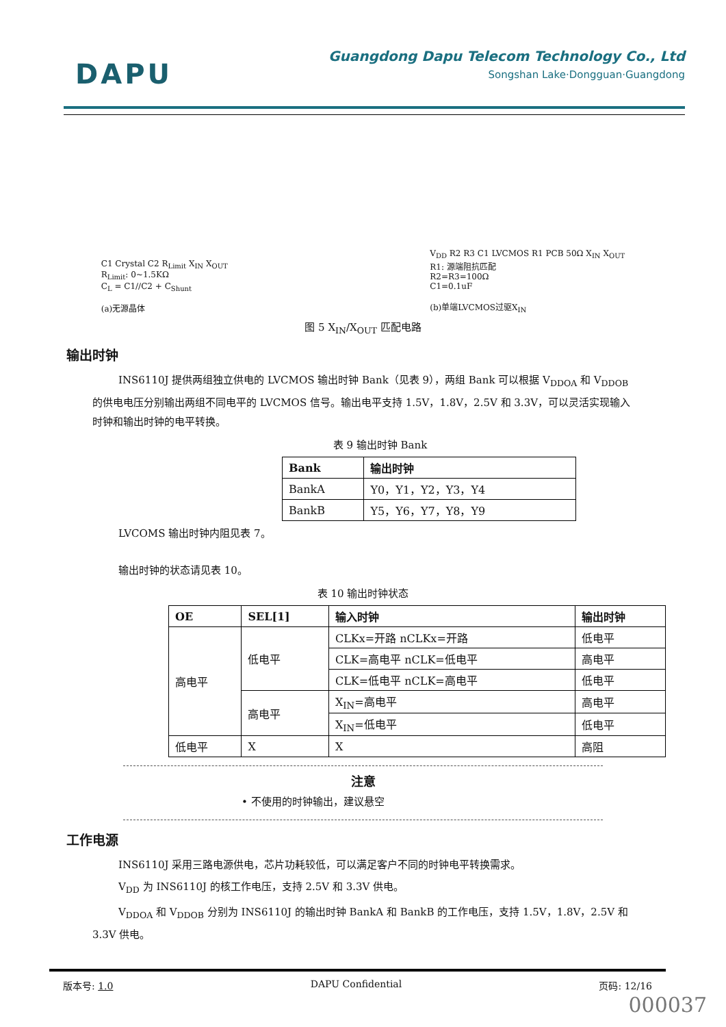DAPU
Guangdong Dapu Telecom Technology Co., Ltd
Songshan Lake·Dongguan·Guangdong
C1 Crystal C2 R<sub>Limit</sub> X<sub>IN</sub> X<sub>OUT</sub>
R<sub>Limit</sub>: 0~1.5KΩ
C<sub>L</sub> = C1//C2 + C<sub>Shunt</sub>
(a)无源晶体
V<sub>DD</sub> R2 R3 C1 LVCMOS R1 PCB 50Ω X<sub>IN</sub> X<sub>OUT</sub>
R1: 源端阻抗匹配
R2=R3=100Ω
C1=0.1uF
(b)单端LVCMOS过驱X<sub>IN</sub>
图 5 X<sub>IN</sub>/X<sub>OUT</sub> 匹配电路
输出时钟
INS6110J 提供两组独立供电的 LVCMOS 输出时钟 Bank（见表 9），两组 Bank 可以根据 V<sub>DDOA</sub> 和 V<sub>DDOB</sub> 的供电电压分别输出两组不同电平的 LVCMOS 信号。输出电平支持 1.5V，1.8V，2.5V 和 3.3V，可以灵活实现输入时钟和输出时钟的电平转换。
表 9 输出时钟 Bank
| Bank | 输出时钟 |
| --- | --- |
| BankA | Y0，Y1，Y2，Y3，Y4 |
| BankB | Y5，Y6，Y7，Y8，Y9 |
LVCOMS 输出时钟内阻见表 7。
输出时钟的状态请见表 10。
表 10 输出时钟状态
| OE | SEL[1] | 输入时钟 | 输出时钟 |
| --- | --- | --- | --- |
| 高电平 | 低电平 | CLKx=开路 nCLKx=开路 | 低电平 |
| | | CLK=高电平 nCLK=低电平 | 高电平 |
| | | CLK=低电平 nCLK=高电平 | 低电平 |
| | 高电平 | X<sub>IN</sub>=高电平 | 高电平 |
| | | X<sub>IN</sub>=低电平 | 低电平 |
| 低电平 | X | X | 高阻 |
注意
• 不使用的时钟输出，建议悬空
工作电源
INS6110J 采用三路电源供电，芯片功耗较低，可以满足客户不同的时钟电平转换需求。
V<sub>DD</sub> 为 INS6110J 的核工作电压，支持 2.5V 和 3.3V 供电。
V<sub>DDOA</sub> 和 V<sub>DDOB</sub> 分别为 INS6110J 的输出时钟 BankA 和 BankB 的工作电压，支持 1.5V，1.8V，2.5V 和 3.3V 供电。
版本号: 1.0 DAPU Confidential 页码: 12/16
000037